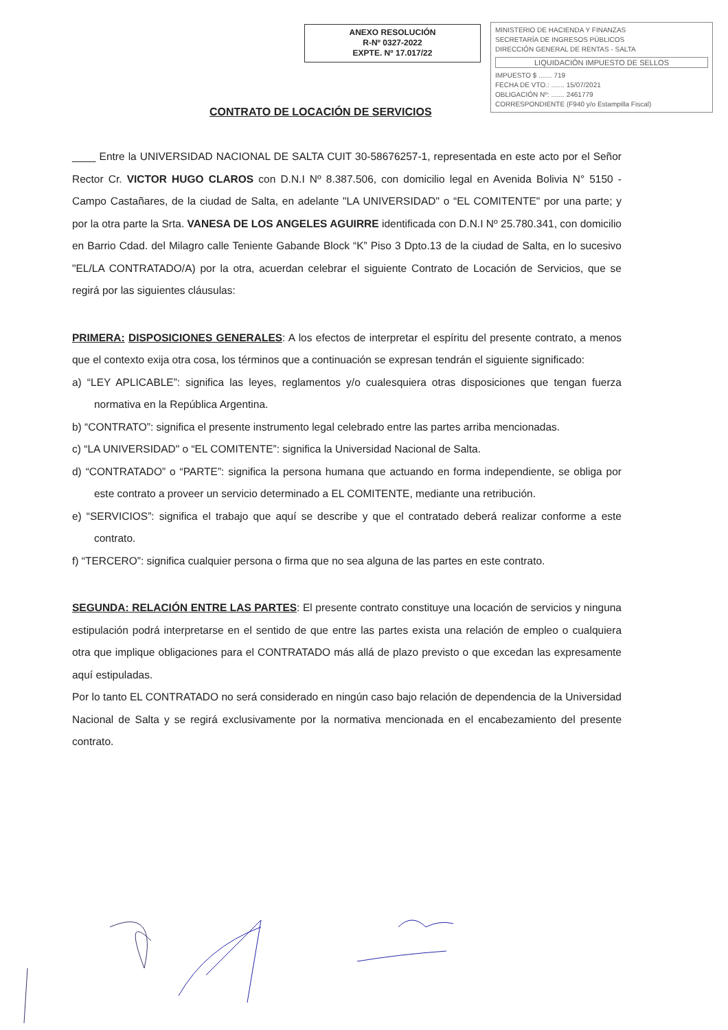ANEXO RESOLUCIÓN
R-Nº 0327-2022
EXPTE. Nº 17.017/22
MINISTERIO DE HACIENDA Y FINANZAS
SECRETARÍA DE INGRESOS PÚBLICOS
DIRECCIÓN GENERAL DE RENTAS - SALTA
LIQUIDACIÓN IMPUESTO DE SELLOS
IMPUESTO $ ....... 719
FECHA DE VTO.: ....... 15/07/2021
OBLIGACIÓN Nº: ....... 2461779
CORRESPONDIENTE (F940 y/o Estampilla Fiscal)
CONTRATO DE LOCACIÓN DE SERVICIOS
____ Entre la UNIVERSIDAD NACIONAL DE SALTA CUIT 30-58676257-1, representada en este acto por el Señor Rector Cr. VICTOR HUGO CLAROS con D.N.I Nº 8.387.506, con domicilio legal en Avenida Bolivia N° 5150 - Campo Castañares, de la ciudad de Salta, en adelante "LA UNIVERSIDAD" o “EL COMITENTE" por una parte; y por la otra parte la Srta. VANESA DE LOS ANGELES AGUIRRE identificada con D.N.I Nº 25.780.341, con domicilio en Barrio Cdad. del Milagro calle Teniente Gabande Block “K” Piso 3 Dpto.13 de la ciudad de Salta, en lo sucesivo "EL/LA CONTRATADO/A) por la otra, acuerdan celebrar el siguiente Contrato de Locación de Servicios, que se regirá por las siguientes cláusulas:
PRIMERA: DISPOSICIONES GENERALES: A los efectos de interpretar el espíritu del presente contrato, a menos que el contexto exija otra cosa, los términos que a continuación se expresan tendrán el siguiente significado:
a) “LEY APLICABLE”: significa las leyes, reglamentos y/o cualesquiera otras disposiciones que tengan fuerza normativa en la República Argentina.
b) “CONTRATO”: significa el presente instrumento legal celebrado entre las partes arriba mencionadas.
c) “LA UNIVERSIDAD" o “EL COMITENTE”: significa la Universidad Nacional de Salta.
d) “CONTRATADO” o “PARTE”: significa la persona humana que actuando en forma independiente, se obliga por este contrato a proveer un servicio determinado a EL COMITENTE, mediante una retribución.
e) “SERVICIOS”: significa el trabajo que aquí se describe y que el contratado deberá realizar conforme a este contrato.
f) “TERCERO”: significa cualquier persona o firma que no sea alguna de las partes en este contrato.
SEGUNDA: RELACIÓN ENTRE LAS PARTES: El presente contrato constituye una locación de servicios y ninguna estipulación podrá interpretarse en el sentido de que entre las partes exista una relación de empleo o cualquiera otra que implique obligaciones para el CONTRATADO más allá de plazo previsto o que excedan las expresamente aquí estipuladas.
Por lo tanto EL CONTRATADO no será considerado en ningún caso bajo relación de dependencia de la Universidad Nacional de Salta y se regirá exclusivamente por la normativa mencionada en el encabezamiento del presente contrato.